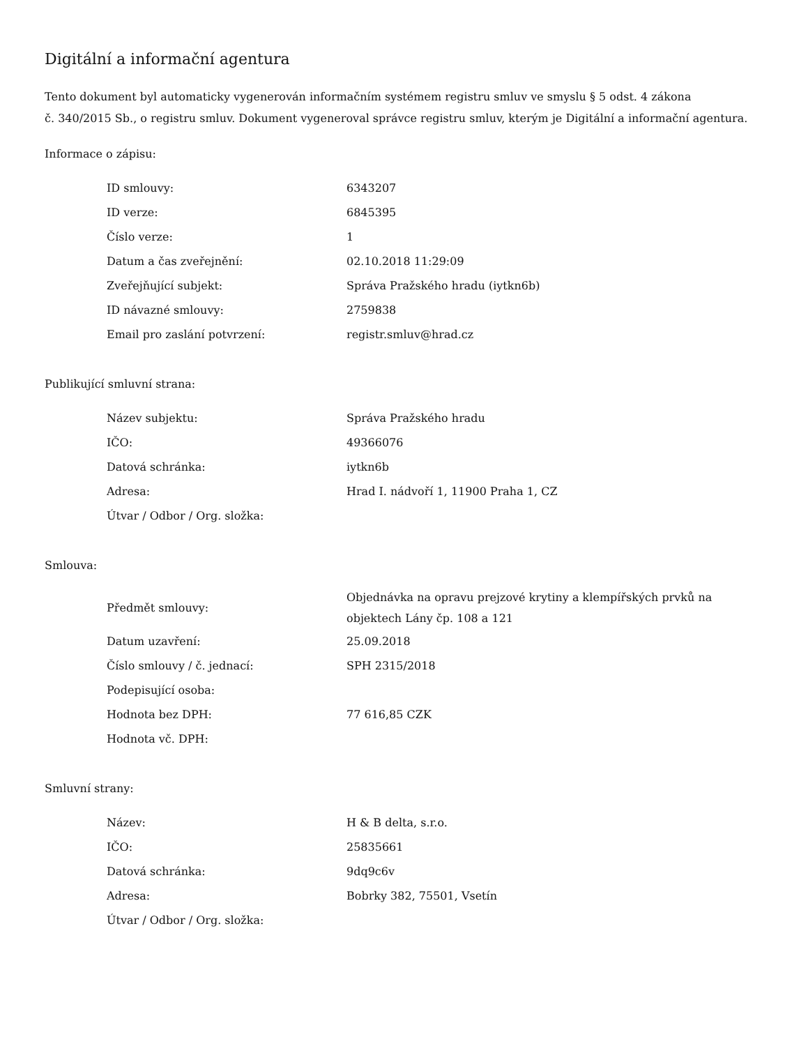Digitální a informační agentura
Tento dokument byl automaticky vygenerován informačním systémem registru smluv ve smyslu § 5 odst. 4 zákona
č. 340/2015 Sb., o registru smluv. Dokument vygeneroval správce registru smluv, kterým je Digitální a informační agentura.
Informace o zápisu:
| ID smlouvy: | 6343207 |
| ID verze: | 6845395 |
| Číslo verze: | 1 |
| Datum a čas zveřejnění: | 02.10.2018 11:29:09 |
| Zveřejňující subjekt: | Správa Pražského hradu (iytkn6b) |
| ID návazné smlouvy: | 2759838 |
| Email pro zaslání potvrzení: | registr.smluv@hrad.cz |
Publikující smluvní strana:
| Název subjektu: | Správa Pražského hradu |
| IČO: | 49366076 |
| Datová schránka: | iytkn6b |
| Adresa: | Hrad I. nádvoří 1, 11900 Praha 1, CZ |
| Útvar / Odbor / Org. složka: | |
Smlouva:
| Předmět smlouvy: | Objednávka na opravu prejzové krytiny a klempířských prvků na objektech Lány čp. 108 a 121 |
| Datum uzavření: | 25.09.2018 |
| Číslo smlouvy / č. jednací: | SPH 2315/2018 |
| Podepisující osoba: | |
| Hodnota bez DPH: | 77 616,85 CZK |
| Hodnota vč. DPH: | |
Smluvní strany:
| Název: | H & B delta, s.r.o. |
| IČO: | 25835661 |
| Datová schránka: | 9dq9c6v |
| Adresa: | Bobrky 382, 75501, Vsetín |
| Útvar / Odbor / Org. složka: | |